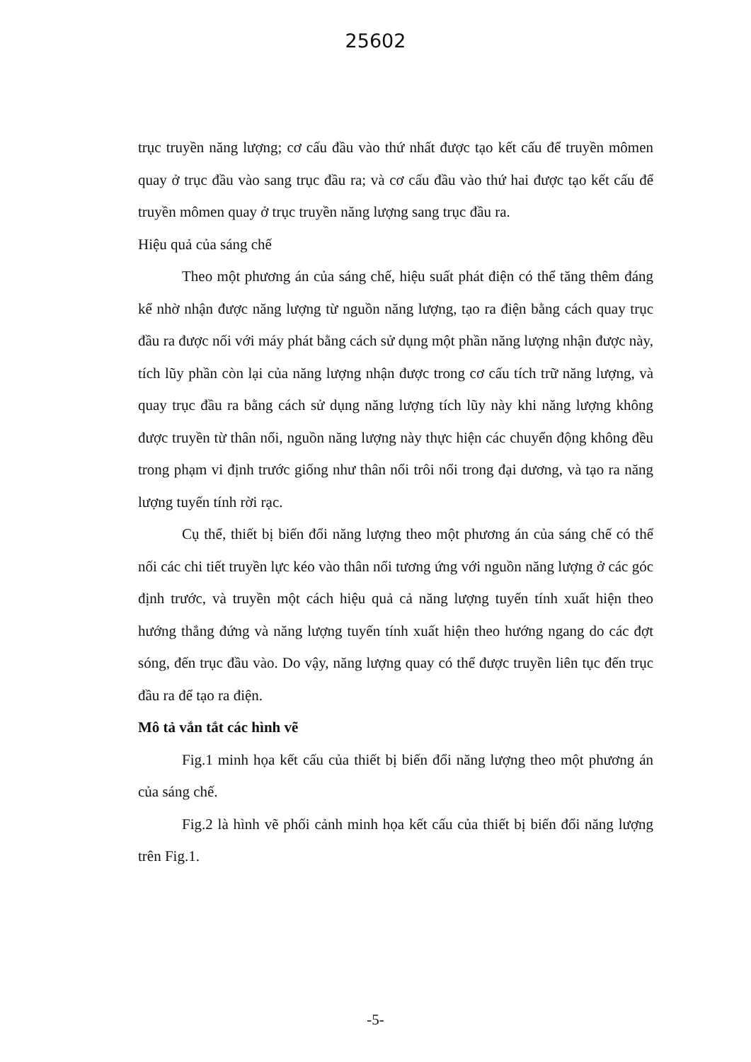25602
trục truyền năng lượng; cơ cấu đầu vào thứ nhất được tạo kết cấu để truyền mômen quay ở trục đầu vào sang trục đầu ra; và cơ cấu đầu vào thứ hai được tạo kết cấu để truyền mômen quay ở trục truyền năng lượng sang trục đầu ra.
Hiệu quả của sáng chế
Theo một phương án của sáng chế, hiệu suất phát điện có thể tăng thêm đáng kể nhờ nhận được năng lượng từ nguồn năng lượng, tạo ra điện bằng cách quay trục đầu ra được nối với máy phát bằng cách sử dụng một phần năng lượng nhận được này, tích lũy phần còn lại của năng lượng nhận được trong cơ cấu tích trữ năng lượng, và quay trục đầu ra bằng cách sử dụng năng lượng tích lũy này khi năng lượng không được truyền từ thân nổi, nguồn năng lượng này thực hiện các chuyển động không đều trong phạm vi định trước giống như thân nổi trôi nổi trong đại dương, và tạo ra năng lượng tuyến tính rời rạc.
Cụ thể, thiết bị biến đổi năng lượng theo một phương án của sáng chế có thể nối các chi tiết truyền lực kéo vào thân nổi tương ứng với nguồn năng lượng ở các góc định trước, và truyền một cách hiệu quả cả năng lượng tuyến tính xuất hiện theo hướng thẳng đứng và năng lượng tuyến tính xuất hiện theo hướng ngang do các đợt sóng, đến trục đầu vào. Do vậy, năng lượng quay có thể được truyền liên tục đến trục đầu ra để tạo ra điện.
Mô tả vắn tắt các hình vẽ
Fig.1 minh họa kết cấu của thiết bị biến đổi năng lượng theo một phương án của sáng chế.
Fig.2 là hình vẽ phối cảnh minh họa kết cấu của thiết bị biến đổi năng lượng trên Fig.1.
-5-